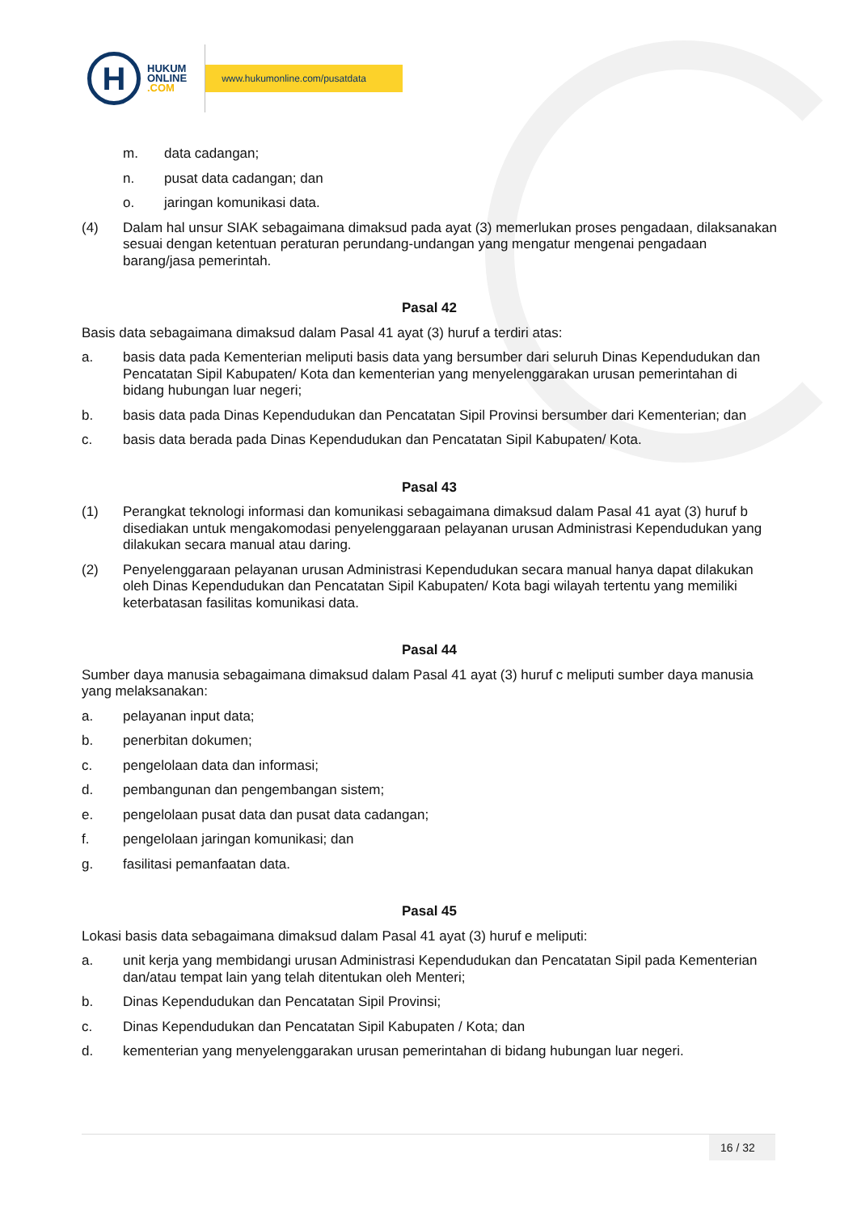H
HUKUM
ONLINE
.COM
www.hukumonline.com/pusatdata
m. data cadangan;
n. pusat data cadangan; dan
o. jaringan komunikasi data.
(4) Dalam hal unsur SIAK sebagaimana dimaksud pada ayat (3) memerlukan proses pengadaan, dilaksanakan sesuai dengan ketentuan peraturan perundang-undangan yang mengatur mengenai pengadaan barang/jasa pemerintah.
Pasal 42
Basis data sebagaimana dimaksud dalam Pasal 41 ayat (3) huruf a terdiri atas:
a. basis data pada Kementerian meliputi basis data yang bersumber dari seluruh Dinas Kependudukan dan Pencatatan Sipil Kabupaten/ Kota dan kementerian yang menyelenggarakan urusan pemerintahan di bidang hubungan luar negeri;
b. basis data pada Dinas Kependudukan dan Pencatatan Sipil Provinsi bersumber dari Kementerian; dan
c. basis data berada pada Dinas Kependudukan dan Pencatatan Sipil Kabupaten/ Kota.
Pasal 43
(1) Perangkat teknologi informasi dan komunikasi sebagaimana dimaksud dalam Pasal 41 ayat (3) huruf b disediakan untuk mengakomodasi penyelenggaraan pelayanan urusan Administrasi Kependudukan yang dilakukan secara manual atau daring.
(2) Penyelenggaraan pelayanan urusan Administrasi Kependudukan secara manual hanya dapat dilakukan oleh Dinas Kependudukan dan Pencatatan Sipil Kabupaten/ Kota bagi wilayah tertentu yang memiliki keterbatasan fasilitas komunikasi data.
Pasal 44
Sumber daya manusia sebagaimana dimaksud dalam Pasal 41 ayat (3) huruf c meliputi sumber daya manusia yang melaksanakan:
a. pelayanan input data;
b. penerbitan dokumen;
c. pengelolaan data dan informasi;
d. pembangunan dan pengembangan sistem;
e. pengelolaan pusat data dan pusat data cadangan;
f. pengelolaan jaringan komunikasi; dan
g. fasilitasi pemanfaatan data.
Pasal 45
Lokasi basis data sebagaimana dimaksud dalam Pasal 41 ayat (3) huruf e meliputi:
a. unit kerja yang membidangi urusan Administrasi Kependudukan dan Pencatatan Sipil pada Kementerian dan/atau tempat lain yang telah ditentukan oleh Menteri;
b. Dinas Kependudukan dan Pencatatan Sipil Provinsi;
c. Dinas Kependudukan dan Pencatatan Sipil Kabupaten / Kota; dan
d. kementerian yang menyelenggarakan urusan pemerintahan di bidang hubungan luar negeri.
16 / 32